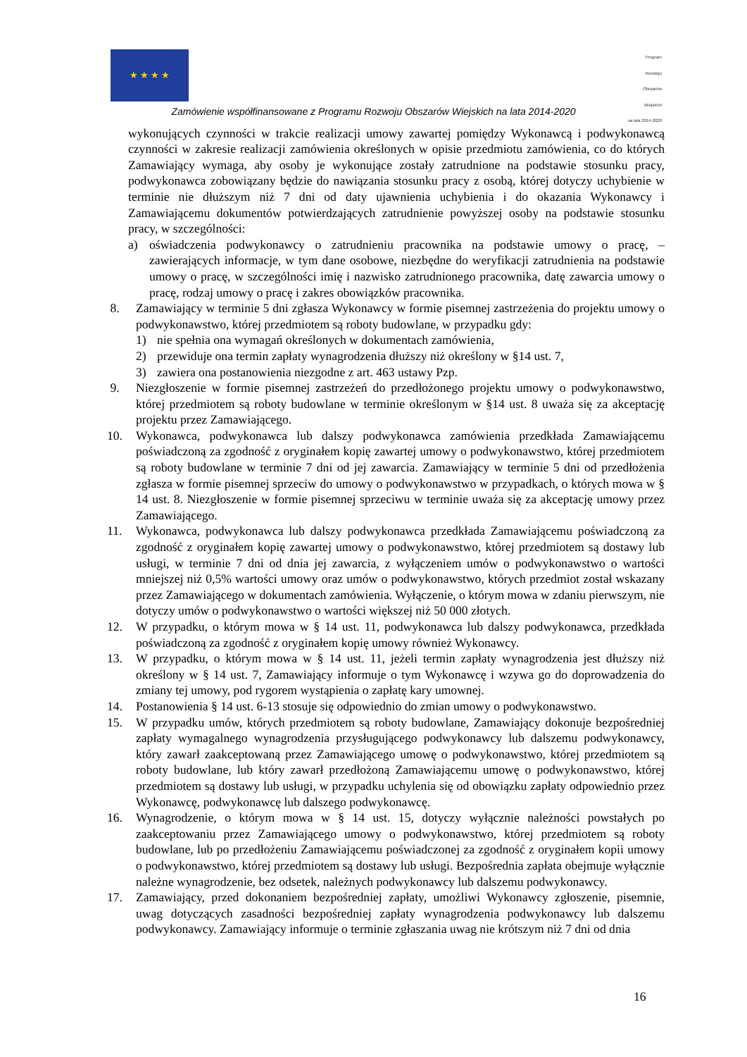★ ★ ★ ★
Program
Rozwoju
Obszarów
Wiejskich
na lata 2014-2020
Zamówienie współfinansowane z Programu Rozwoju Obszarów Wiejskich na lata 2014-2020
wykonujących czynności w trakcie realizacji umowy zawartej pomiędzy Wykonawcą i podwykonawcą czynności w zakresie realizacji zamówienia określonych w opisie przedmiotu zamówienia, co do których Zamawiający wymaga, aby osoby je wykonujące zostały zatrudnione na podstawie stosunku pracy, podwykonawca zobowiązany będzie do nawiązania stosunku pracy z osobą, której dotyczy uchybienie w terminie nie dłuższym niż 7 dni od daty ujawnienia uchybienia i do okazania Wykonawcy i Zamawiającemu dokumentów potwierdzających zatrudnienie powyższej osoby na podstawie stosunku pracy, w szczególności:
a) oświadczenia podwykonawcy o zatrudnieniu pracownika na podstawie umowy o pracę, – zawierających informacje, w tym dane osobowe, niezbędne do weryfikacji zatrudnienia na podstawie umowy o pracę, w szczególności imię i nazwisko zatrudnionego pracownika, datę zawarcia umowy o pracę, rodzaj umowy o pracę i zakres obowiązków pracownika.
8. Zamawiający w terminie 5 dni zgłasza Wykonawcy w formie pisemnej zastrzeżenia do projektu umowy o podwykonawstwo, której przedmiotem są roboty budowlane, w przypadku gdy:
1) nie spełnia ona wymagań określonych w dokumentach zamówienia,
2) przewiduje ona termin zapłaty wynagrodzenia dłuższy niż określony w §14 ust. 7,
3) zawiera ona postanowienia niezgodne z art. 463 ustawy Pzp.
9. Niezgłoszenie w formie pisemnej zastrzeżeń do przedłożonego projektu umowy o podwykonawstwo, której przedmiotem są roboty budowlane w terminie określonym w §14 ust. 8 uważa się za akceptację projektu przez Zamawiającego.
10. Wykonawca, podwykonawca lub dalszy podwykonawca zamówienia przedkłada Zamawiającemu poświadczoną za zgodność z oryginałem kopię zawartej umowy o podwykonawstwo, której przedmiotem są roboty budowlane w terminie 7 dni od jej zawarcia. Zamawiający w terminie 5 dni od przedłożenia zgłasza w formie pisemnej sprzeciw do umowy o podwykonawstwo w przypadkach, o których mowa w § 14 ust. 8. Niezgłoszenie w formie pisemnej sprzeciwu w terminie uważa się za akceptację umowy przez Zamawiającego.
11. Wykonawca, podwykonawca lub dalszy podwykonawca przedkłada Zamawiającemu poświadczoną za zgodność z oryginałem kopię zawartej umowy o podwykonawstwo, której przedmiotem są dostawy lub usługi, w terminie 7 dni od dnia jej zawarcia, z wyłączeniem umów o podwykonawstwo o wartości mniejszej niż 0,5% wartości umowy oraz umów o podwykonawstwo, których przedmiot został wskazany przez Zamawiającego w dokumentach zamówienia. Wyłączenie, o którym mowa w zdaniu pierwszym, nie dotyczy umów o podwykonawstwo o wartości większej niż 50 000 złotych.
12. W przypadku, o którym mowa w § 14 ust. 11, podwykonawca lub dalszy podwykonawca, przedkłada poświadczoną za zgodność z oryginałem kopię umowy również Wykonawcy.
13. W przypadku, o którym mowa w § 14 ust. 11, jeżeli termin zapłaty wynagrodzenia jest dłuższy niż określony w § 14 ust. 7, Zamawiający informuje o tym Wykonawcę i wzywa go do doprowadzenia do zmiany tej umowy, pod rygorem wystąpienia o zapłatę kary umownej.
14. Postanowienia § 14 ust. 6-13 stosuje się odpowiednio do zmian umowy o podwykonawstwo.
15. W przypadku umów, których przedmiotem są roboty budowlane, Zamawiający dokonuje bezpośredniej zapłaty wymagalnego wynagrodzenia przysługującego podwykonawcy lub dalszemu podwykonawcy, który zawarł zaakceptowaną przez Zamawiającego umowę o podwykonawstwo, której przedmiotem są roboty budowlane, lub który zawarł przedłożoną Zamawiającemu umowę o podwykonawstwo, której przedmiotem są dostawy lub usługi, w przypadku uchylenia się od obowiązku zapłaty odpowiednio przez Wykonawcę, podwykonawcę lub dalszego podwykonawcę.
16. Wynagrodzenie, o którym mowa w § 14 ust. 15, dotyczy wyłącznie należności powstałych po zaakceptowaniu przez Zamawiającego umowy o podwykonawstwo, której przedmiotem są roboty budowlane, lub po przedłożeniu Zamawiającemu poświadczonej za zgodność z oryginałem kopii umowy o podwykonawstwo, której przedmiotem są dostawy lub usługi. Bezpośrednia zapłata obejmuje wyłącznie należne wynagrodzenie, bez odsetek, należnych podwykonawcy lub dalszemu podwykonawcy.
17. Zamawiający, przed dokonaniem bezpośredniej zapłaty, umożliwi Wykonawcy zgłoszenie, pisemnie, uwag dotyczących zasadności bezpośredniej zapłaty wynagrodzenia podwykonawcy lub dalszemu podwykonawcy. Zamawiający informuje o terminie zgłaszania uwag nie krótszym niż 7 dni od dnia
16